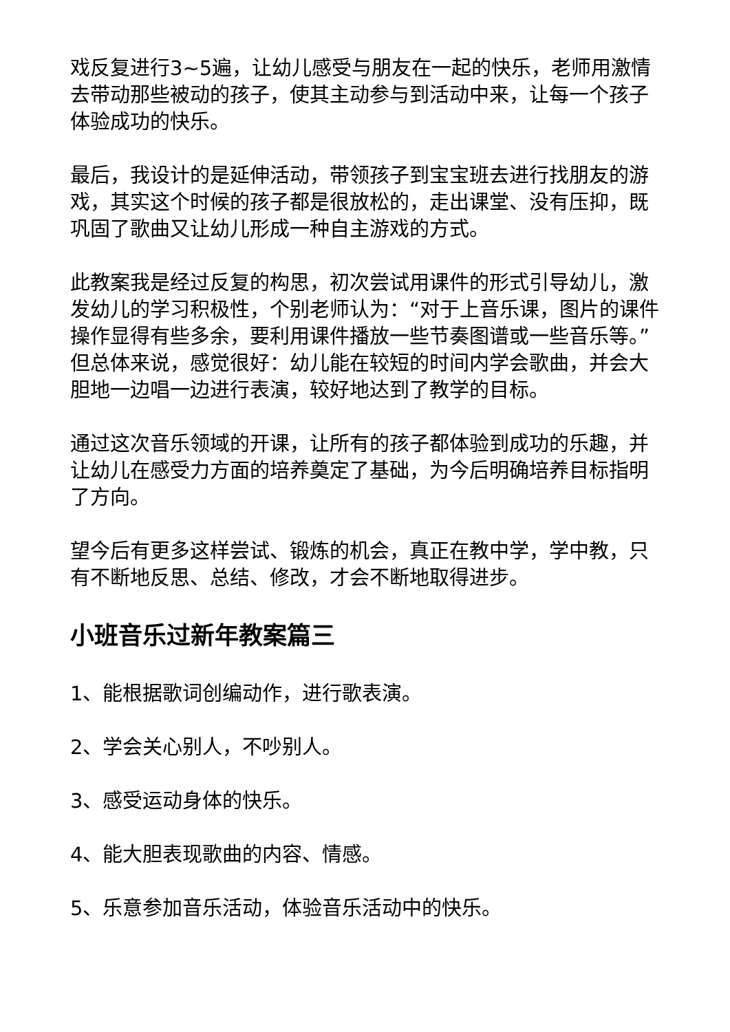戏反复进行3~5遍，让幼儿感受与朋友在一起的快乐，老师用激情去带动那些被动的孩子，使其主动参与到活动中来，让每一个孩子体验成功的快乐。
最后，我设计的是延伸活动，带领孩子到宝宝班去进行找朋友的游戏，其实这个时候的孩子都是很放松的，走出课堂、没有压抑，既巩固了歌曲又让幼儿形成一种自主游戏的方式。
此教案我是经过反复的构思，初次尝试用课件的形式引导幼儿，激发幼儿的学习积极性，个别老师认为：“对于上音乐课，图片的课件操作显得有些多余，要利用课件播放一些节奏图谱或一些音乐等。”但总体来说，感觉很好：幼儿能在较短的时间内学会歌曲，并会大胆地一边唱一边进行表演，较好地达到了教学的目标。
通过这次音乐领域的开课，让所有的孩子都体验到成功的乐趣，并让幼儿在感受力方面的培养奠定了基础，为今后明确培养目标指明了方向。
望今后有更多这样尝试、锻炼的机会，真正在教中学，学中教，只有不断地反思、总结、修改，才会不断地取得进步。
小班音乐过新年教案篇三
1、能根据歌词创编动作，进行歌表演。
2、学会关心别人，不吵别人。
3、感受运动身体的快乐。
4、能大胆表现歌曲的内容、情感。
5、乐意参加音乐活动，体验音乐活动中的快乐。